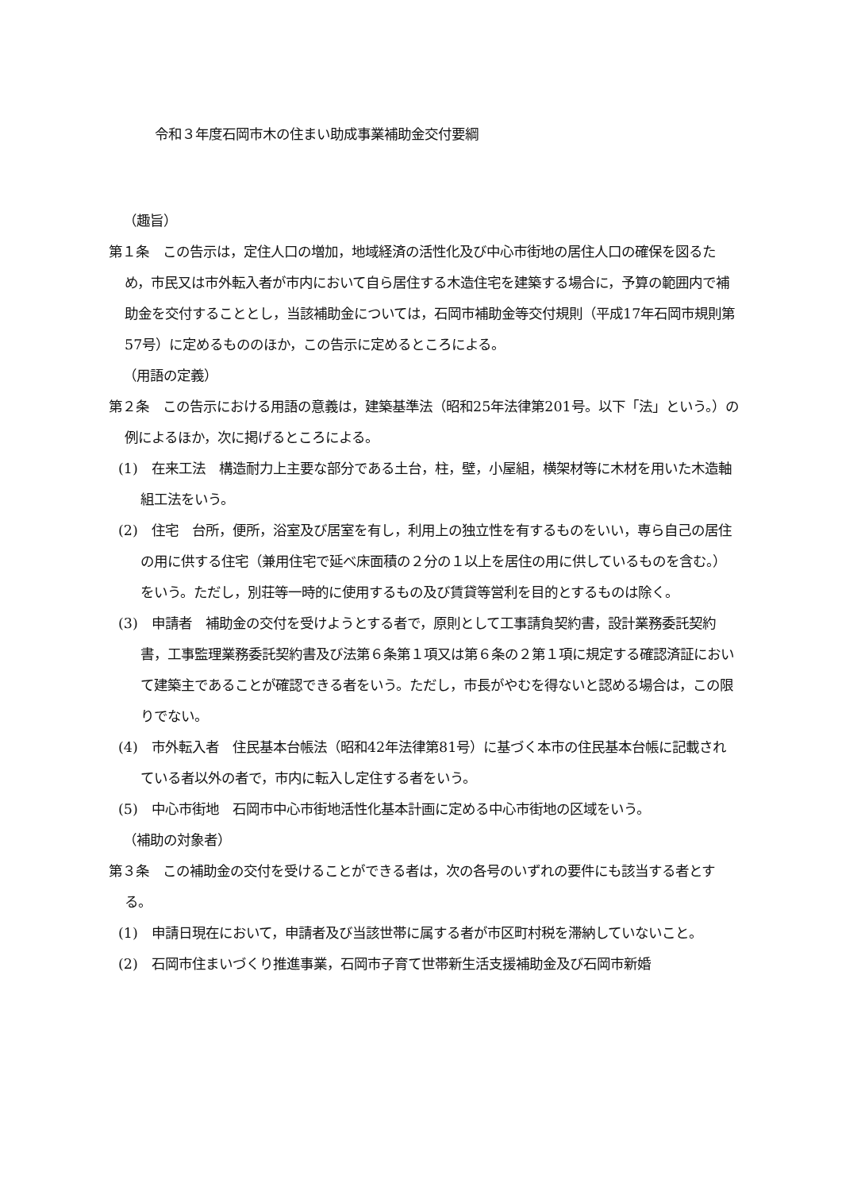令和３年度石岡市木の住まい助成事業補助金交付要綱
（趣旨）
第１条　この告示は，定住人口の増加，地域経済の活性化及び中心市街地の居住人口の確保を図るため，市民又は市外転入者が市内において自ら居住する木造住宅を建築する場合に，予算の範囲内で補助金を交付することとし，当該補助金については，石岡市補助金等交付規則（平成17年石岡市規則第57号）に定めるもののほか，この告示に定めるところによる。
（用語の定義）
第２条　この告示における用語の意義は，建築基準法（昭和25年法律第201号。以下「法」という。）の例によるほか，次に掲げるところによる。
(1)　在来工法　構造耐力上主要な部分である土台，柱，壁，小屋組，横架材等に木材を用いた木造軸組工法をいう。
(2)　住宅　台所，便所，浴室及び居室を有し，利用上の独立性を有するものをいい，専ら自己の居住の用に供する住宅（兼用住宅で延べ床面積の２分の１以上を居住の用に供しているものを含む。）をいう。ただし，別荘等一時的に使用するもの及び賃貸等営利を目的とするものは除く。
(3)　申請者　補助金の交付を受けようとする者で，原則として工事請負契約書，設計業務委託契約書，工事監理業務委託契約書及び法第６条第１項又は第６条の２第１項に規定する確認済証において建築主であることが確認できる者をいう。ただし，市長がやむを得ないと認める場合は，この限りでない。
(4)　市外転入者　住民基本台帳法（昭和42年法律第81号）に基づく本市の住民基本台帳に記載されている者以外の者で，市内に転入し定住する者をいう。
(5)　中心市街地　石岡市中心市街地活性化基本計画に定める中心市街地の区域をいう。
（補助の対象者）
第３条　この補助金の交付を受けることができる者は，次の各号のいずれの要件にも該当する者とする。
(1)　申請日現在において，申請者及び当該世帯に属する者が市区町村税を滞納していないこと。
(2)　石岡市住まいづくり推進事業，石岡市子育て世帯新生活支援補助金及び石岡市新婚